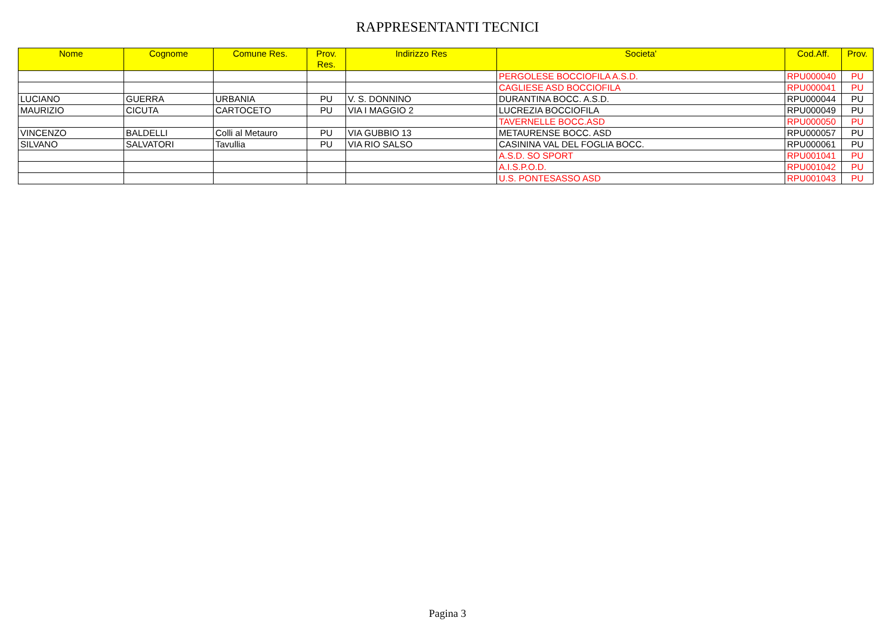RAPPRESENTANTI TECNICI
| Nome | Cognome | Comune Res. | Prov. Res. | Indirizzo Res | Societa' | Cod.Aff. | Prov. |
| --- | --- | --- | --- | --- | --- | --- | --- |
| | | | | | PERGOLESE BOCCIOFILA A.S.D. | RPU000040 | PU |
| | | | | | CAGLIESE ASD BOCCIOFILA | RPU000041 | PU |
| LUCIANO | GUERRA | URBANIA | PU | V. S. DONNINO | DURANTINA BOCC. A.S.D. | RPU000044 | PU |
| MAURIZIO | CICUTA | CARTOCETO | PU | VIA I MAGGIO 2 | LUCREZIA BOCCIOFILA | RPU000049 | PU |
| | | | | | TAVERNELLE BOCC.ASD | RPU000050 | PU |
| VINCENZO | BALDELLI | Colli al Metauro | PU | VIA GUBBIO 13 | METAURENSE BOCC. ASD | RPU000057 | PU |
| SILVANO | SALVATORI | Tavullia | PU | VIA RIO SALSO | CASININA VAL DEL FOGLIA BOCC. | RPU000061 | PU |
| | | | | | A.S.D. SO SPORT | RPU001041 | PU |
| | | | | | A.I.S.P.O.D. | RPU001042 | PU |
| | | | | | U.S. PONTESASSO ASD | RPU001043 | PU |
Pagina 3